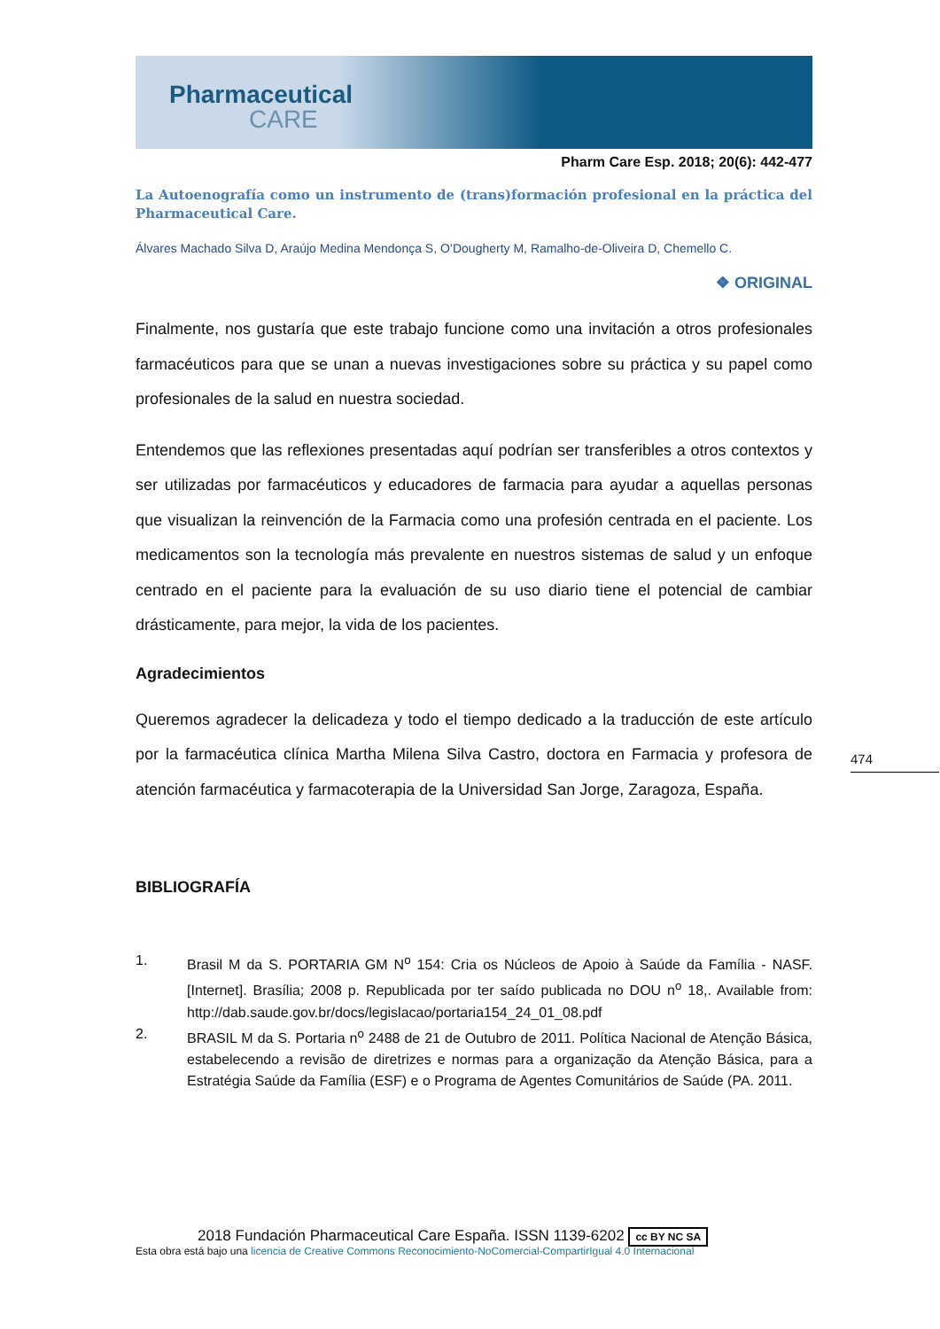Pharmaceutical
CARE
Pharm Care Esp. 2018; 20(6): 442-477
La Autoenografía como un instrumento de (trans)formación profesional en la práctica del Pharmaceutical Care.
Álvares Machado Silva D, Araújo Medina Mendonça S, O’Dougherty M, Ramalho-de-Oliveira D, Chemello C.
❖ ORIGINAL
Finalmente, nos gustaría que este trabajo funcione como una invitación a otros profesionales farmacéuticos para que se unan a nuevas investigaciones sobre su práctica y su papel como profesionales de la salud en nuestra sociedad.
Entendemos que las reflexiones presentadas aquí podrían ser transferibles a otros contextos y ser utilizadas por farmacéuticos y educadores de farmacia para ayudar a aquellas personas que visualizan la reinvención de la Farmacia como una profesión centrada en el paciente. Los medicamentos son la tecnología más prevalente en nuestros sistemas de salud y un enfoque centrado en el paciente para la evaluación de su uso diario tiene el potencial de cambiar drásticamente, para mejor, la vida de los pacientes.
Agradecimientos
Queremos agradecer la delicadeza y todo el tiempo dedicado a la traducción de este artículo por la farmacéutica clínica Martha Milena Silva Castro, doctora en Farmacia y profesora de atención farmacéutica y farmacoterapia de la Universidad San Jorge, Zaragoza, España.
BIBLIOGRAFÍA
1. Brasil M da S. PORTARIA GM N<sup>o</sup> 154: Cria os Núcleos de Apoio à Saúde da Família - NASF. [Internet]. Brasília; 2008 p. Republicada por ter saído publicada no DOU n<sup>o</sup> 18,. Available from: http://dab.saude.gov.br/docs/legislacao/portaria154_24_01_08.pdf
2. BRASIL M da S. Portaria n<sup>o</sup> 2488 de 21 de Outubro de 2011. Política Nacional de Atenção Básica, estabelecendo a revisão de diretrizes e normas para a organização da Atenção Básica, para a Estratégia Saúde da Família (ESF) e o Programa de Agentes Comunitários de Saúde (PA. 2011.
474
2018 Fundación Pharmaceutical Care España. ISSN 1139-6202 cc BY NC SA
Esta obra está bajo una licencia de Creative Commons Reconocimiento-NoComercial-CompartirIgual 4.0 Internacional